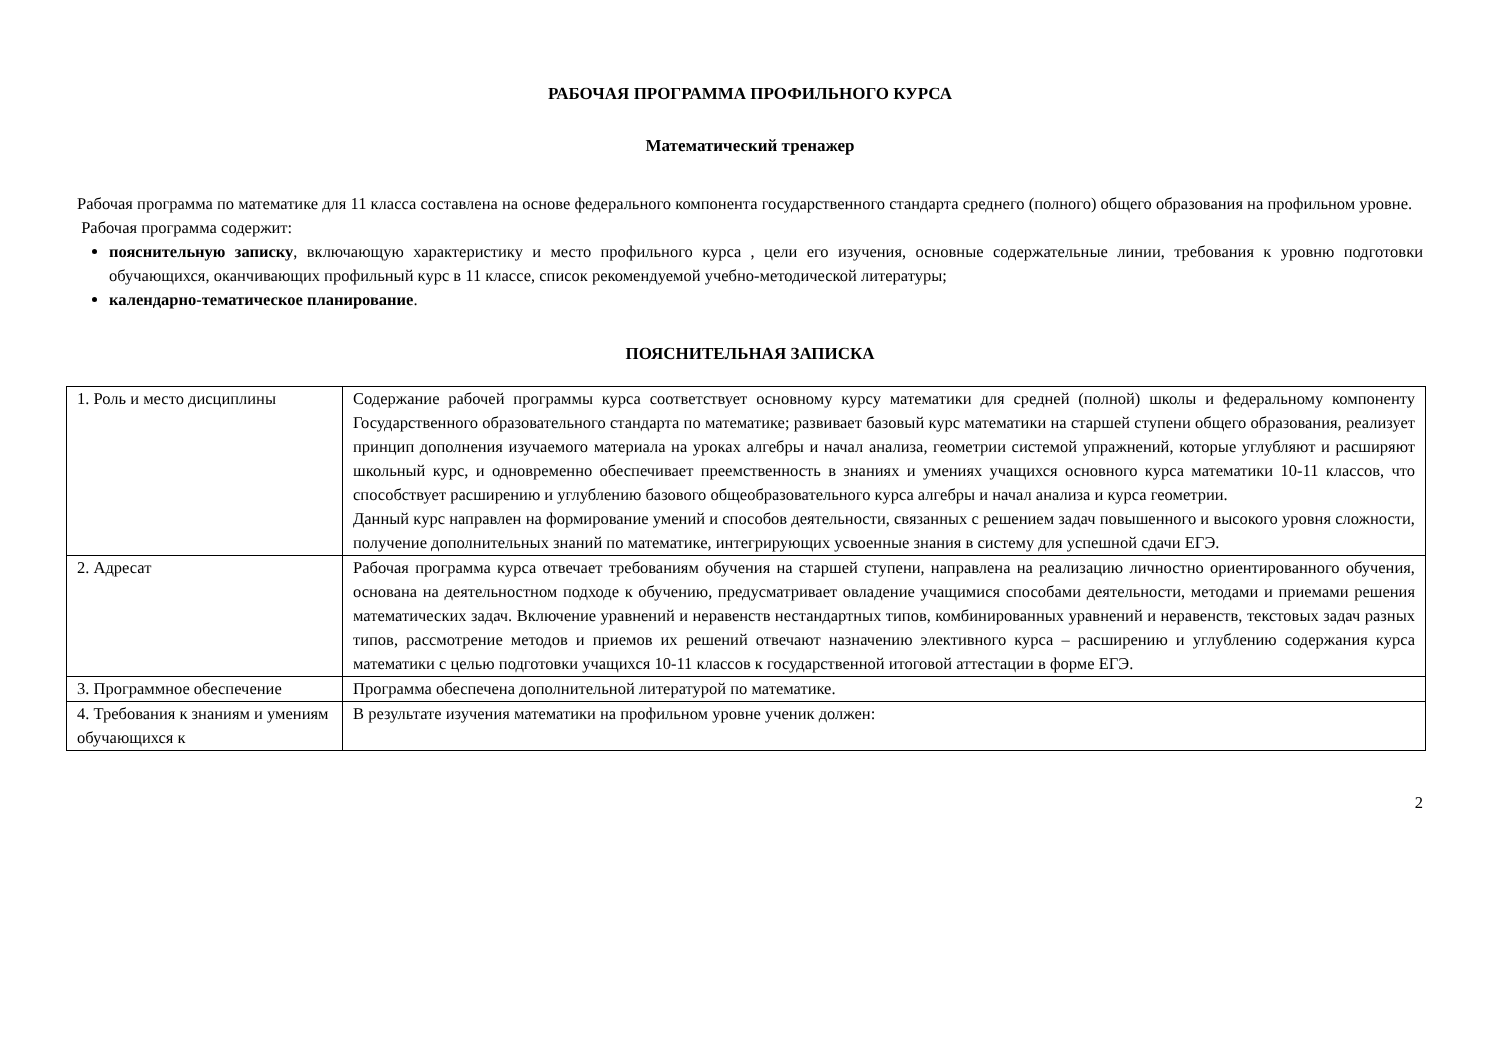РАБОЧАЯ ПРОГРАММА ПРОФИЛЬНОГО КУРСА
Математический тренажер
Рабочая программа по математике для 11 класса составлена на основе федерального компонента государственного стандарта среднего (полного) общего образования на профильном уровне.
Рабочая программа содержит:
пояснительную записку, включающую характеристику и место профильного курса , цели его изучения, основные содержательные линии, требования к уровню подготовки обучающихся, оканчивающих профильный курс в 11 классе, список рекомендуемой учебно-методической литературы;
календарно-тематическое планирование.
ПОЯСНИТЕЛЬНАЯ ЗАПИСКА
| 1. Роль и место дисциплины | Содержание рабочей программы курса соответствует основному курсу математики для средней (полной) школы и федеральному компоненту Государственного образовательного стандарта по математике; развивает базовый курс математики на старшей ступени общего образования, реализует принцип дополнения изучаемого материала на уроках алгебры и начал анализа, геометрии системой упражнений, которые углубляют и расширяют школьный курс, и одновременно обеспечивает преемственность в знаниях и умениях учащихся основного курса математики 10-11 классов, что способствует расширению и углублению базового общеобразовательного курса алгебры и начал анализа и курса геометрии. Данный курс направлен на формирование умений и способов деятельности, связанных с решением задач повышенного и высокого уровня сложности, получение дополнительных знаний по математике, интегрирующих усвоенные знания в систему для успешной сдачи ЕГЭ. |
| 2. Адресат | Рабочая программа курса отвечает требованиям обучения на старшей ступени, направлена на реализацию личностно ориентированного обучения, основана на деятельностном подходе к обучению, предусматривает овладение учащимися способами деятельности, методами и приемами решения математических задач. Включение уравнений и неравенств нестандартных типов, комбинированных уравнений и неравенств, текстовых задач разных типов, рассмотрение методов и приемов их решений отвечают назначению элективного курса – расширению и углублению содержания курса математики с целью подготовки учащихся 10-11 классов к государственной итоговой аттестации в форме ЕГЭ. |
| 3. Программное обеспечение | Программа обеспечена дополнительной литературой по математике. |
| 4. Требования к знаниям и умениям обучающихся к | В результате изучения математики на профильном уровне ученик должен: |
2